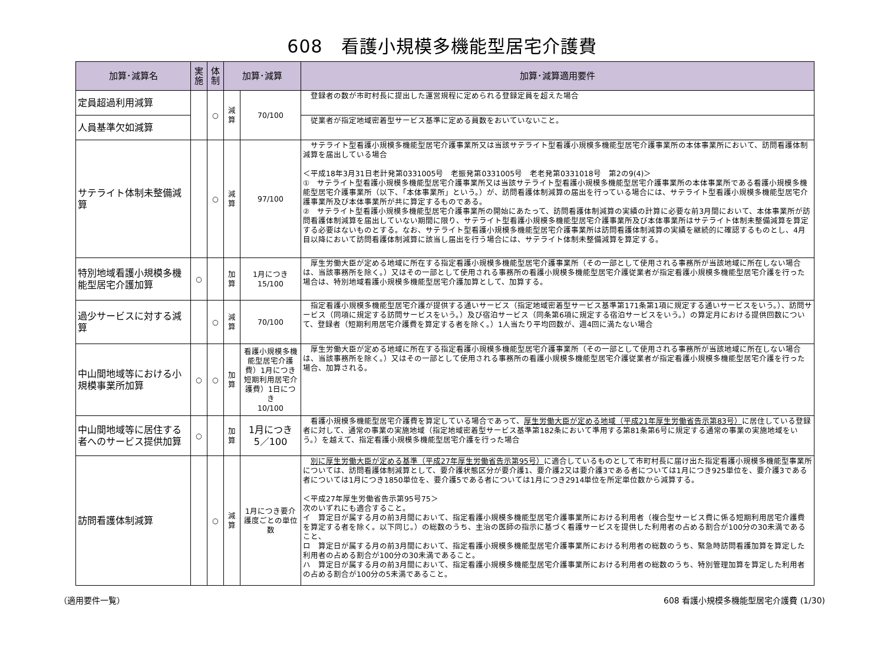608　看護小規模多機能型居宅介護費
| 加算･減算名 | 実施 | 体制 | 加算･減算 | | 加算･減算適用要件 |
| --- | --- | --- | --- | --- | --- |
| 定員超過利用減算 | | ○ | 減算 | 70/100 | 登録者の数が市町村長に提出した運営規程に定められる登録定員を超えた場合 |
| 人員基準欠如減算 | | | | | 従業者が指定地域密着型サービス基準に定める員数をおいていないこと。 |
| サテライト体制未整備減算 | | ○ | 減算 | 97/100 | サテライト型看護小規模多機能型居宅介護事業所又は当該サテライト型看護小規模多機能型居宅介護事業所の本体事業所において、訪問看護体制減算を届出している場合 ＜平成18年3月31日老計発第0331005号 老振発第0331005号 老老発第0331018号 第2の9(4)＞ ① サテライト型看護小規模多機能型居宅介護事業所又は当該サテライト型看護小規模多機能型居宅介護事業所の本体事業所である看護小規模多機能型居宅介護事業所（以下、「本体事業所」という。）が、訪問看護体制減算の届出を行っている場合には、サテライト型看護小規模多機能型居宅介護事業所及び本体事業所が共に算定するものである。 ② サテライト型看護小規模多機能型居宅介護事業所の開始にあたって、訪問看護体制減算の実績の計算に必要な前3月間において、本体事業所が訪問看護体制減算を届出していない期間に限り、サテライト型看護小規模多機能型居宅介護事業所及び本体事業所はサテライト体制未整備減算を算定する必要はないものとする。なお、サテライト型看護小規模多機能型居宅介護事業所は訪問看護体制減算の実績を継続的に確認するものとし、4月目以降において訪問看護体制減算に該当し届出を行う場合には、サテライト体制未整備減算を算定する。 |
| 特別地域看護小規模多機能型居宅介護加算 | ○ | | 加算 | 1月につき 15/100 | 厚生労働大臣が定める地域に所在する指定看護小規模多機能型居宅介護事業所（その一部として使用される事務所が当該地域に所在しない場合は、当該事務所を除く。）又はその一部として使用される事務所の看護小規模多機能型居宅介護従業者が指定看護小規模多機能型居宅介護を行った場合は、特別地域看護小規模多機能型居宅介護加算として、加算する。 |
| 過少サービスに対する減算 | | ○ | 減算 | 70/100 | 指定看護小規模多機能型居宅介護が提供する通いサービス（指定地域密着型サービス基準第171条第1項に規定する通いサービスをいう。）、訪問サービス（同項に規定する訪問サービスをいう。）及び宿泊サービス（同条第6項に規定する宿泊サービスをいう。）の算定月における提供回数について、登録者（短期利用居宅介護費を算定する者を除く。）1人当たり平均回数が、週4回に満たない場合 |
| 中山間地域等における小規模事業所加算 | ○ | ○ | 加算 | 看護小規模多機能型居宅介護費）1月につき 短期利用居宅介護費）1日につき 10/100 | 厚生労働大臣が定める地域に所在する指定看護小規模多機能型居宅介護事業所（その一部として使用される事務所が当該地域に所在しない場合は、当該事務所を除く。）又はその一部として使用される事務所の看護小規模多機能型居宅介護従業者が指定看護小規模多機能型居宅介護を行った場合、加算される。 |
| 中山間地域等に居住する者へのサービス提供加算 | ○ | | 加算 | 1月につき 5／100 | 看護小規模多機能型居宅介護費を算定している場合であって、 厚生労働大臣が定める地域（平成21年厚生労働省告示第83号） に居住している登録者に対して、通常の事業の実施地域（指定地域密着型サービス基準第182条において準用する第81条第6号に規定する通常の事業の実施地域をいう。）を越えて、指定看護小規模多機能型居宅介護を行った場合 |
| 訪問看護体制減算 | | ○ | 減算 | 1月につき要介護度ごとの単位数 | 別に厚生労働大臣が定める基準（平成27年厚生労働省告示第95号） に適合しているものとして市町村長に届け出た指定看護小規模多機能型事業所については、訪問看護体制減算として、要介護状態区分が要介護1、要介護2又は要介護3である者については1月につき925単位を、要介護3である者については1月につき1850単位を、要介護5である者については1月につき2914単位を所定単位数から減算する。 ＜平成27年厚生労働省告示第95号75＞ 次のいずれにも適合すること。 イ 算定日が属する月の前3月間において、指定看護小規模多機能型居宅介護事業所における利用者（複合型サービス費に係る短期利用居宅介護費を算定する者を除く。以下同じ。）の総数のうち、主治の医師の指示に基づく看護サービスを提供した利用者の占める割合が100分の30未満であること、 ロ 算定日が属する月の前3月間において、指定看護小規模多機能型居宅介護事業所における利用者の総数のうち、緊急時訪問看護加算を算定した利用者の占める割合が100分の30未満であること。 ハ 算定日が属する月の前3月間において、指定看護小規模多機能型居宅介護事業所における利用者の総数のうち、特別管理加算を算定した利用者の占める割合が100分の5未満であること。 |
（適用要件一覧） 608 看護小規模多機能型居宅介護費 (1/30)